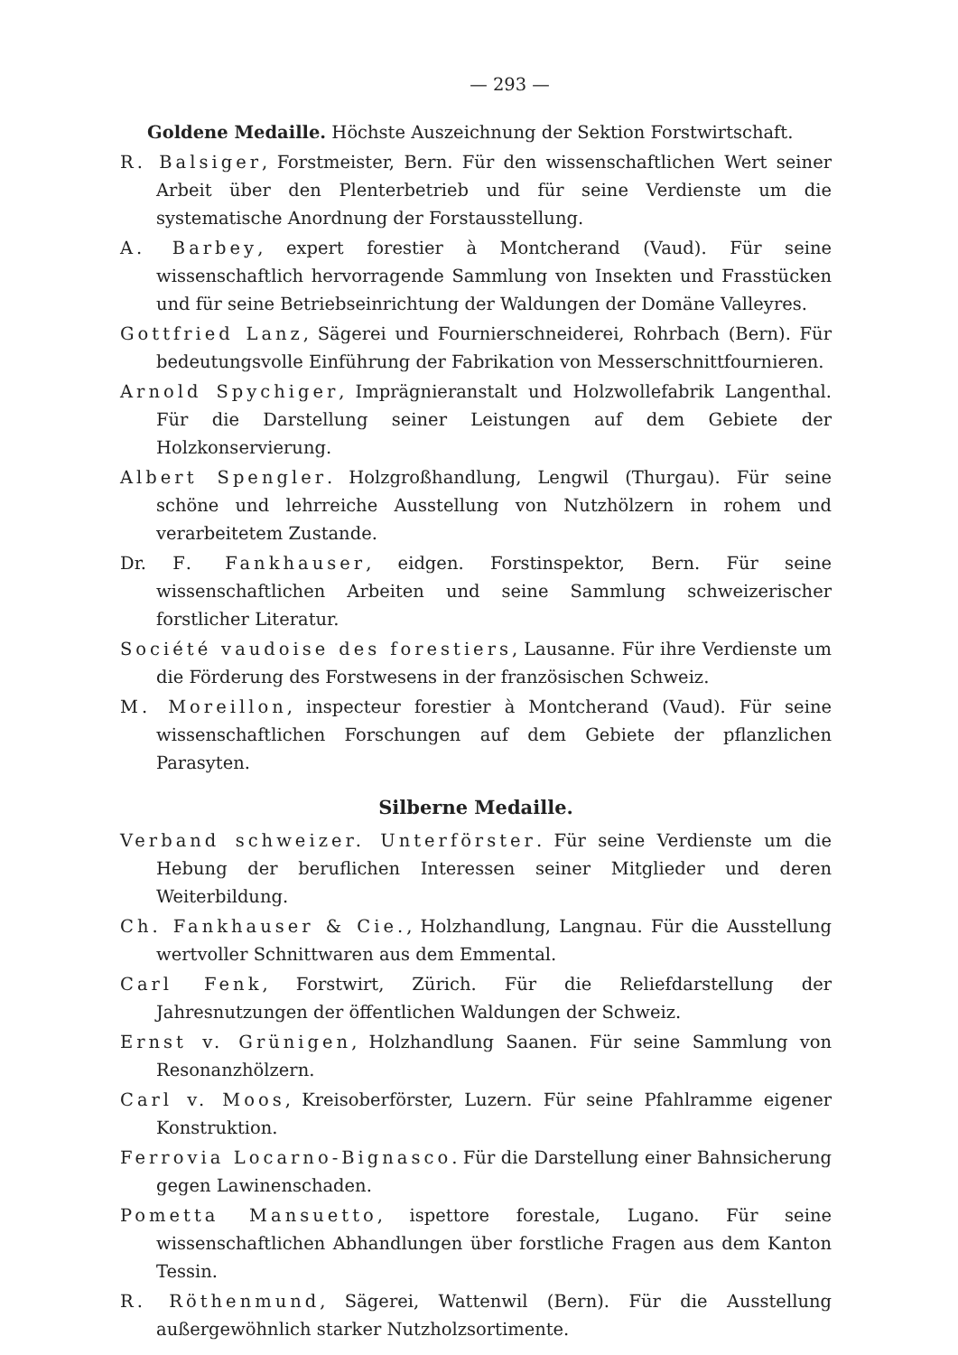— 293 —
Goldene Medaille. Höchste Auszeichnung der Sektion Forstwirtschaft.
R. Balsiger, Forstmeister, Bern. Für den wissenschaftlichen Wert seiner Arbeit über den Plenterbetrieb und für seine Verdienste um die systematische Anordnung der Forstausstellung.
A. Barbey, expert forestier à Montcherand (Vaud). Für seine wissenschaftlich hervorragende Sammlung von Insekten und Frasstücken und für seine Betriebseinrichtung der Waldungen der Domäne Valleyres.
Gottfried Lanz, Sägerei und Fournierschneiderei, Rohrbach (Bern). Für bedeutungsvolle Einführung der Fabrikation von Messerschnittfournieren.
Arnold Spychiger, Imprägnieranstalt und Holzwollefabrik Langenthal. Für die Darstellung seiner Leistungen auf dem Gebiete der Holzkonservierung.
Albert Spengler. Holzgroßhandlung, Lengwil (Thurgau). Für seine schöne und lehrreiche Ausstellung von Nutzhölzern in rohem und verarbeitetem Zustande.
Dr. F. Fankhauser, eidgen. Forstinspektor, Bern. Für seine wissenschaftlichen Arbeiten und seine Sammlung schweizerischer forstlicher Literatur.
Société vaudoise des forestiers, Lausanne. Für ihre Verdienste um die Förderung des Forstwesens in der französischen Schweiz.
M. Moreillon, inspecteur forestier à Montcherand (Vaud). Für seine wissenschaftlichen Forschungen auf dem Gebiete der pflanzlichen Parasyten.
Silberne Medaille.
Verband schweizer. Unterförster. Für seine Verdienste um die Hebung der beruflichen Interessen seiner Mitglieder und deren Weiterbildung.
Ch. Fankhauser & Cie., Holzhandlung, Langnau. Für die Ausstellung wertvoller Schnittwaren aus dem Emmental.
Carl Fenk, Forstwirt, Zürich. Für die Reliefdarstellung der Jahresnutzungen der öffentlichen Waldungen der Schweiz.
Ernst v. Grünigen, Holzhandlung Saanen. Für seine Sammlung von Resonanzhölzern.
Carl v. Moos, Kreisoberförster, Luzern. Für seine Pfahlramme eigener Konstruktion.
Ferrovia Locarno-Bignasco. Für die Darstellung einer Bahnsicherung gegen Lawinenschaden.
Pometta Mansuetto, ispettore forestale, Lugano. Für seine wissenschaftlichen Abhandlungen über forstliche Fragen aus dem Kanton Tessin.
R. Röthenmund, Sägerei, Wattenwil (Bern). Für die Ausstellung außergewöhnlich starker Nutzholzsortimente.